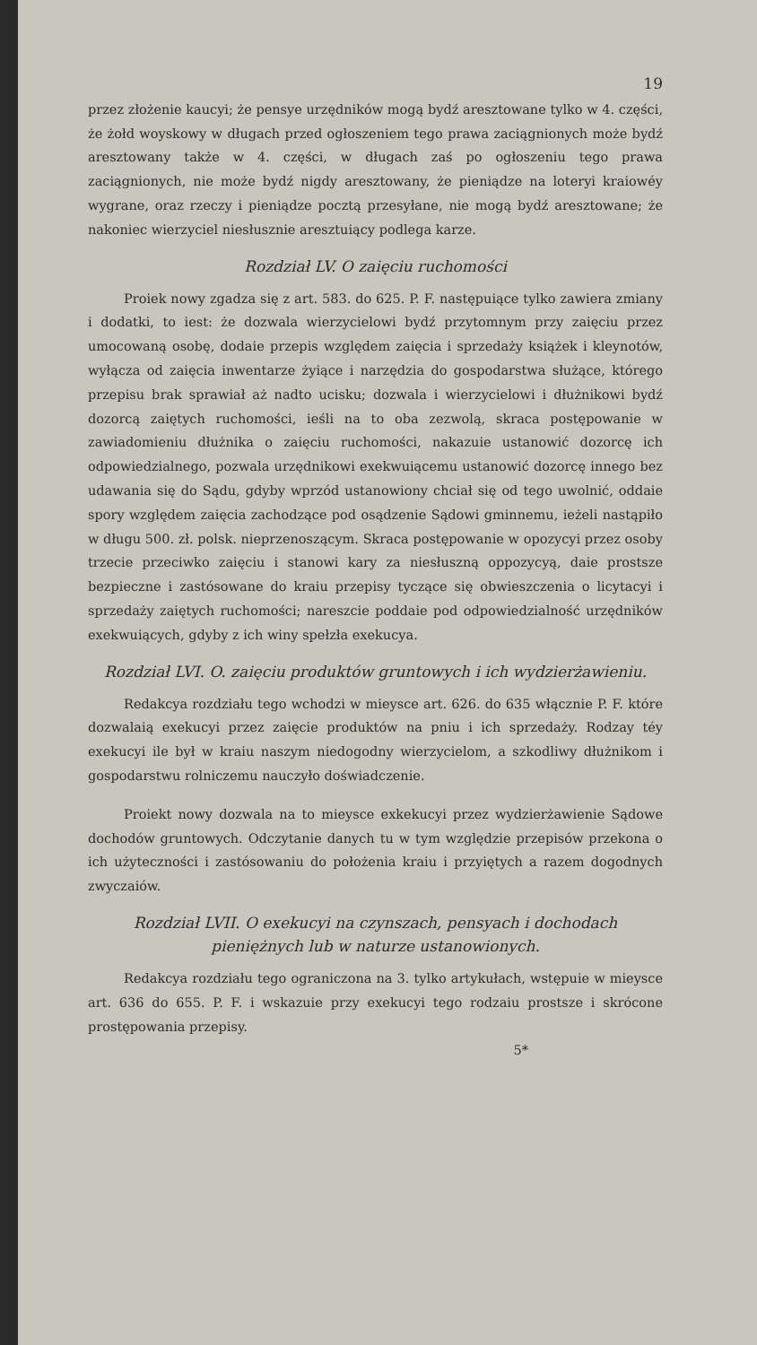19
przez złożenie kaucyi; że pensye urzędników mogą bydź aresztowane tylko w 4. części, że żołd woyskowy w długach przed ogłoszeniem tego prawa zaciągnionych może bydź aresztowany także w 4. części, w długach zaś po ogłoszeniu tego prawa zaciągnionych, nie może bydź nigdy aresztowany, że pieniądze na loteryi kraiowéy wygrane, oraz rzeczy i pieniądze pocztą przesyłane, nie mogą bydź aresztowane; że nakoniec wierzyciel niesłusznie aresztuiący podlega karze.
Rozdział LV. O zaięciu ruchomości
Proiek nowy zgadza się z art. 583. do 625. P. F. następuiące tylko zawiera zmiany i dodatki, to iest: że dozwala wierzycielowi bydź przytomnym przy zaięciu przez umocowaną osobę, dodaie przepis względem zaięcia i sprzedaży książek i kleynotów, wyłącza od zaięcia inwentarze żyiące i narzędzia do gospodarstwa służące, którego przepisu brak sprawiał aż nadto ucisku; dozwala i wierzycielowi i dłużnikowi bydź dozorcą zaiętych ruchomości, ieśli na to oba zezwolą, skraca postępowanie w zawiadomieniu dłużnika o zaięciu ruchomości, nakazuie ustanowić dozorcę ich odpowiedzialnego, pozwala urzędnikowi exekwuiącemu ustanowić dozorcę innego bez udawania się do Sądu, gdyby wprzód ustanowiony chciał się od tego uwolnić, oddaie spory względem zaięcia zachodzące pod osądzenie Sądowi gminnemu, ieżeli nastąpiło w długu 500. zł. polsk. nieprzenoszącym. Skraca postępowanie w opozycyi przez osoby trzecie przeciwko zaięciu i stanowi kary za niesłuszną oppozycyą, daie prostsze bezpieczne i zastósowane do kraiu przepisy tyczące się obwieszczenia o licytacyi i sprzedaży zaiętych ruchomości; nareszcie poddaie pod odpowiedzialność urzędników exekwuiących, gdyby z ich winy spełzła exekucya.
Rozdział LVI. O. zaięciu produktów gruntowych i ich wydzierżawieniu.
Redakcya rozdziału tego wchodzi w mieysce art. 626. do 635 włącznie P. F. które dozwalaią exekucyi przez zaięcie produktów na pniu i ich sprzedaży. Rodzay téy exekucyi ile był w kraiu naszym niedogodny wierzycielom, a szkodliwy dłużnikom i gospodarstwu rolniczemu nauczyło doświadczenie.
Proiekt nowy dozwala na to mieysce exkekucyi przez wydzierżawienie Sądowe dochodów gruntowych. Odczytanie danych tu w tym względzie przepisów przekona o ich użyteczności i zastósowaniu do położenia kraiu i przyiętych a razem dogodnych zwyczaiów.
Rozdział LVII. O exekucyi na czynszach, pensyach i dochodach pieniężnych lub w naturze ustanowionych.
Redakcya rozdziału tego ograniczona na 3. tylko artykułach, wstępuie w mieysce art. 636 do 655. P. F. i wskazuie przy exekucyi tego rodzaiu prostsze i skrócone prostępowania przepisy.
5*